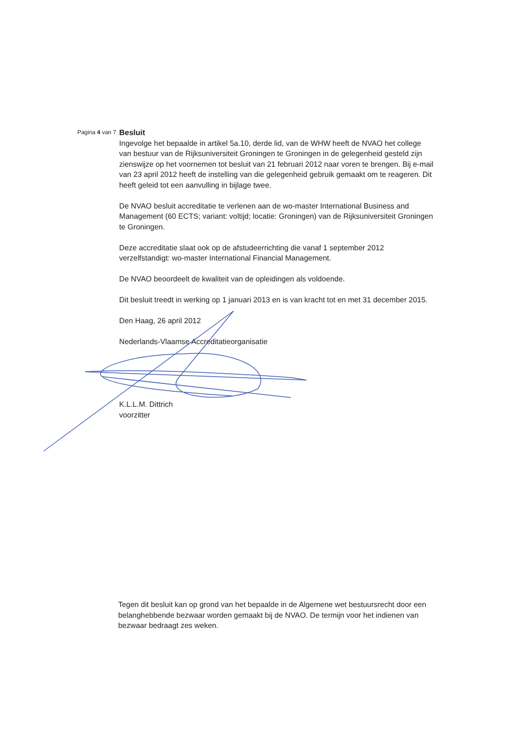Pagina 4 van 7
Besluit
Ingevolge het bepaalde in artikel 5a.10, derde lid, van de WHW heeft de NVAO het college van bestuur van de Rijksuniversiteit Groningen te Groningen in de gelegenheid gesteld zijn zienswijze op het voornemen tot besluit van 21 februari 2012 naar voren te brengen. Bij e-mail van 23 april 2012 heeft de instelling van die gelegenheid gebruik gemaakt om te reageren. Dit heeft geleid tot een aanvulling in bijlage twee.
De NVAO besluit accreditatie te verlenen aan de wo-master International Business and Management (60 ECTS; variant: voltijd; locatie: Groningen) van de Rijksuniversiteit Groningen te Groningen.
Deze accreditatie slaat ook op de afstudeerrichting die vanaf 1 september 2012 verzelfstandigt: wo-master International Financial Management.
De NVAO beoordeelt de kwaliteit van de opleidingen als voldoende.
Dit besluit treedt in werking op 1 januari 2013 en is van kracht tot en met 31 december 2015.
Den Haag, 26 april 2012
Nederlands-Vlaamse Accreditatieorganisatie
K.L.L.M. Dittrich
voorzitter
Tegen dit besluit kan op grond van het bepaalde in de Algemene wet bestuursrecht door een belanghebbende bezwaar worden gemaakt bij de NVAO. De termijn voor het indienen van bezwaar bedraagt zes weken.